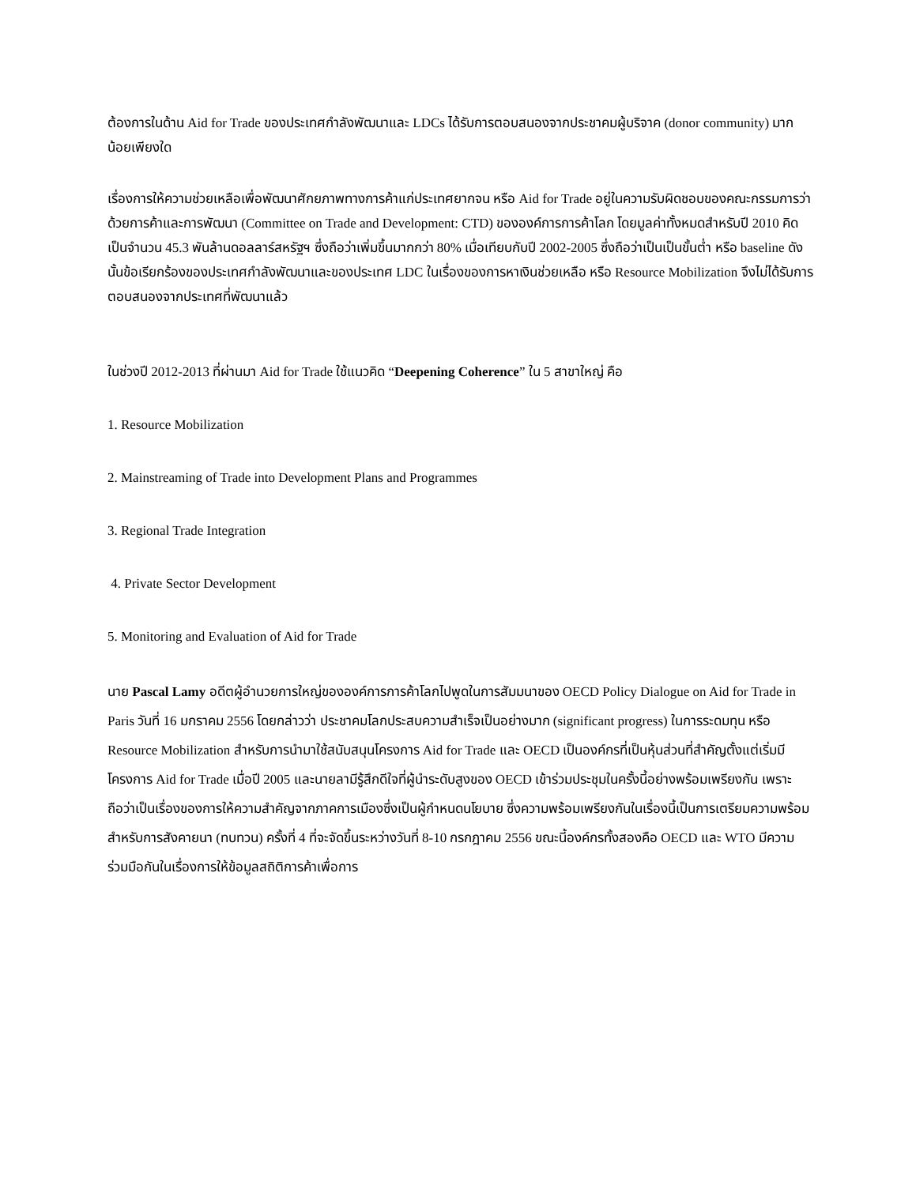ต้องการในด้าน Aid for Trade ของประเทศกำลังพัฒนาและ LDCs ได้รับการตอบสนองจากประชาคมผู้บริจาค (donor community) มากน้อยเพียงใด
เรื่องการให้ความช่วยเหลือเพื่อพัฒนาศักยภาพทางการค้าแก่ประเทศยากจน หรือ Aid for Trade อยู่ในความรับผิดชอบของคณะกรรมการว่าด้วยการค้าและการพัฒนา (Committee on Trade and Development: CTD) ขององค์การการค้าโลก โดยมูลค่าทั้งหมดสำหรับปี 2010 คิดเป็นจำนวน 45.3 พันล้านดอลลาร์สหรัฐฯ ซึ่งถือว่าเพิ่มขึ้นมากกว่า 80% เมื่อเทียบกับปี 2002-2005 ซึ่งถือว่าเป็นเป็นขั้นต่ำ หรือ baseline ดังนั้นข้อเรียกร้องของประเทศกำลังพัฒนาและของประเทศ LDC ในเรื่องของการหาเงินช่วยเหลือ หรือ Resource Mobilization จึงไม่ได้รับการตอบสนองจากประเทศที่พัฒนาแล้ว
ในช่วงปี 2012-2013 ที่ผ่านมา Aid for Trade ใช้แนวคิด “Deepening Coherence” ใน 5 สาขาใหญ่ คือ
1. Resource Mobilization
2. Mainstreaming of Trade into Development Plans and Programmes
3. Regional Trade Integration
4. Private Sector Development
5. Monitoring and Evaluation of Aid for Trade
นาย Pascal Lamy อดีตผู้อำนวยการใหญ่ขององค์การการค้าโลกไปพูดในการสัมมนาของ OECD Policy Dialogue on Aid for Trade in Paris วันที่ 16 มกราคม 2556 โดยกล่าวว่า ประชาคมโลกประสบความสำเร็จเป็นอย่างมาก (significant progress) ในการระดมทุน หรือ Resource Mobilization สำหรับการนำมาใช้สนับสนุนโครงการ Aid for Trade และ OECD เป็นองค์กรที่เป็นหุ้นส่วนที่สำคัญตั้งแต่เริ่มมีโครงการ Aid for Trade เมื่อปี 2005 และนายลามีรู้สึกดีใจที่ผู้นำระดับสูงของ OECD เข้าร่วมประชุมในครั้งนี้อย่างพร้อมเพรียงกัน เพราะถือว่าเป็นเรื่องของการให้ความสำคัญจากภาคการเมืองซึ่งเป็นผู้กำหนดนโยบาย ซึ่งความพร้อมเพรียงกันในเรื่องนี้เป็นการเตรียมความพร้อมสำหรับการสังคายนา (ทบทวน) ครั้งที่ 4 ที่จะจัดขึ้นระหว่างวันที่ 8-10 กรกฎาคม 2556 ขณะนี้องค์กรทั้งสองคือ OECD และ WTO มีความร่วมมือกันในเรื่องการให้ข้อมูลสถิติการค้าเพื่อการ